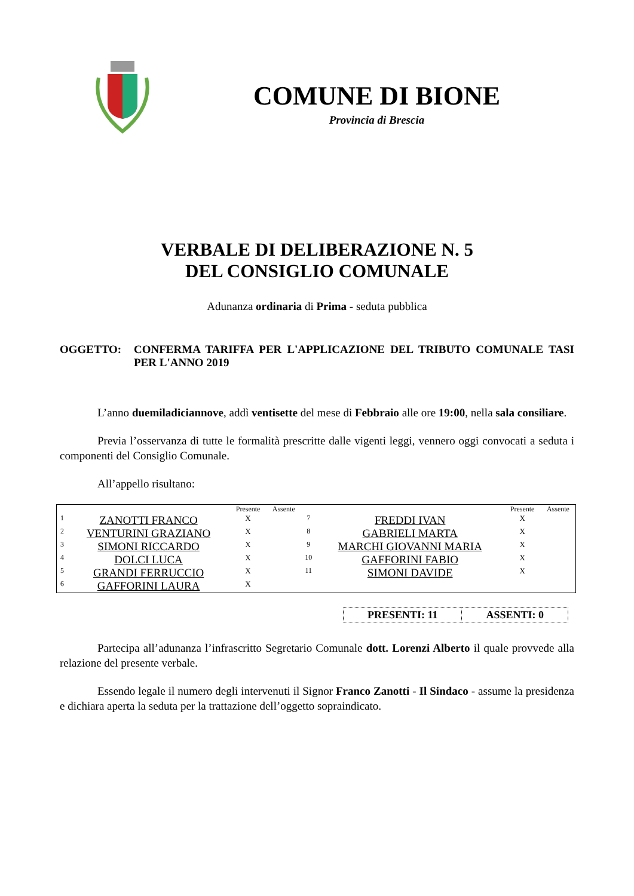COMUNE DI BIONE
Provincia di Brescia
VERBALE DI DELIBERAZIONE N. 5
DEL CONSIGLIO COMUNALE
Adunanza ordinaria di Prima - seduta pubblica
OGGETTO: CONFERMA TARIFFA PER L'APPLICAZIONE DEL TRIBUTO COMUNALE TASI PER L'ANNO 2019
L’anno duemiladiciannove, addì ventisette del mese di Febbraio alle ore 19:00, nella sala consiliare.
Previa l’osservanza di tutte le formalità prescritte dalle vigenti leggi, vennero oggi convocati a seduta i componenti del Consiglio Comunale.
All’appello risultano:
| | | Presente | Assente | | | Presente | Assente |
| --- | --- | --- | --- | --- | --- | --- | --- |
| 1 | ZANOTTI FRANCO | X | | 7 | FREDDI IVAN | X | |
| 2 | VENTURINI GRAZIANO | X | | 8 | GABRIELI MARTA | X | |
| 3 | SIMONI RICCARDO | X | | 9 | MARCHI GIOVANNI MARIA | X | |
| 4 | DOLCI LUCA | X | | 10 | GAFFORINI FABIO | X | |
| 5 | GRANDI FERRUCCIO | X | | 11 | SIMONI DAVIDE | X | |
| 6 | GAFFORINI LAURA | X | | | | | |
| PRESENTI: 11 | ASSENTI: 0 |
Partecipa all’adunanza l’infrascritto Segretario Comunale dott. Lorenzi Alberto il quale provvede alla relazione del presente verbale.
Essendo legale il numero degli intervenuti il Signor Franco Zanotti - Il Sindaco - assume la presidenza e dichiara aperta la seduta per la trattazione dell’oggetto sopraindicato.